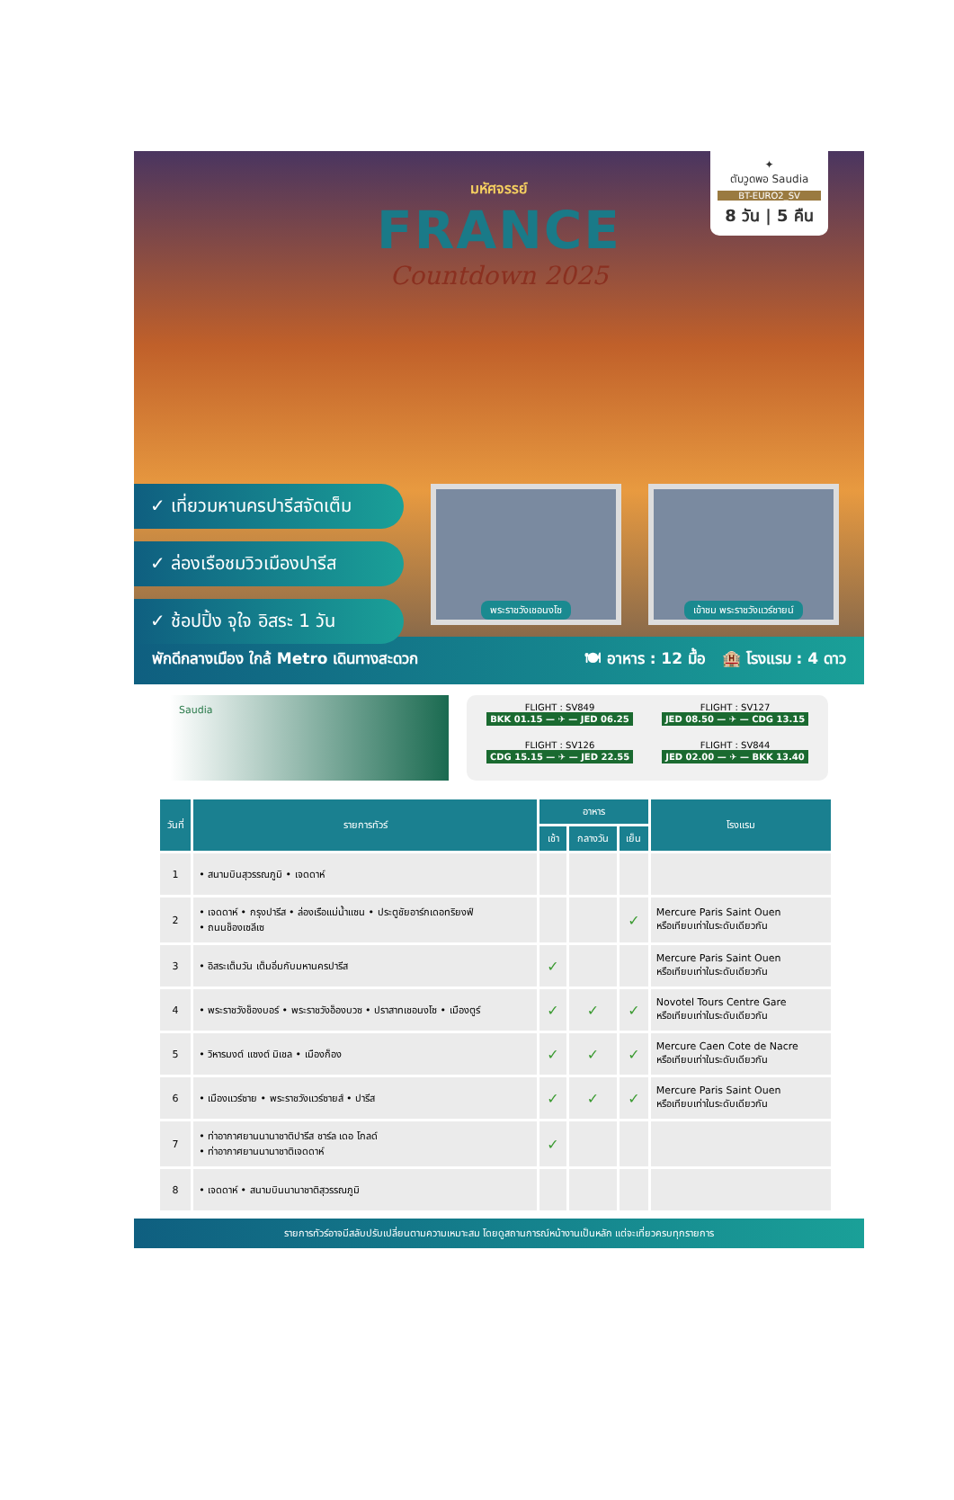มหัศจรรย์
FRANCE
Countdown 2025
✦
ตับวูดพอ Saudia
BT-EURO2_SV
8 วัน | 5 คืน
✓ เที่ยวมหานครปารีสจัดเต็ม
✓ ล่องเรือชมวิวเมืองปารีส
✓ ช้อปปิ้ง จุใจ อิสระ 1 วัน
พระราชวังเชอนงโซ เข้าชม พระราชวังแวร์ซายน์
พักดีกลางเมือง ใกล้ Metro เดินทางสะดวก 🍽 อาหาร : 12 มื้อ 🏨 โรงแรม : 4 ดาว
Saudia
FLIGHT : SV849
BKK 01.15 — ✈ — JED 06.25
FLIGHT : SV127
JED 08.50 — ✈ — CDG 13.15
FLIGHT : SV126
CDG 15.15 — ✈ — JED 22.55
FLIGHT : SV844
JED 02.00 — ✈ — BKK 13.40
| วันที่ | รายการทัวร์ | อาหาร | | | โรงแรม |
| --- | --- | --- | --- | --- | --- |
| | | เช้า | กลางวัน | เย็น | |
| 1 | • สนามบินสุวรรณภูมิ • เจดดาห์ | | | | |
| 2 | • เจดดาห์ • กรุงปารีส • ล่องเรือแม่น้ำแซน • ประตูชัยอาร์กเดอทริยงฟ์ • ถนนช็องเซลีเซ | | | ✓ | Mercure Paris Saint Ouen หรือเทียบเท่าในระดับเดียวกัน |
| 3 | • อิสระเต็มวัน เต็มอิ่มกับมหานครปารีส | ✓ | | | Mercure Paris Saint Ouen หรือเทียบเท่าในระดับเดียวกัน |
| 4 | • พระราชวังช็องบอร์ • พระราชวังอ็องบวซ • ปราสาทเชอนงโซ • เมืองตูร์ | ✓ | ✓ | ✓ | Novotel Tours Centre Gare หรือเทียบเท่าในระดับเดียวกัน |
| 5 | • วิหารมงต์ แซงต์ มิเชล • เมืองก็อง | ✓ | ✓ | ✓ | Mercure Caen Cote de Nacre หรือเทียบเท่าในระดับเดียวกัน |
| 6 | • เมืองแวร์ซาย • พระราชวังแวร์ซายส์ • ปารีส | ✓ | ✓ | ✓ | Mercure Paris Saint Ouen หรือเทียบเท่าในระดับเดียวกัน |
| 7 | • ท่าอากาศยานนานาชาติปารีส ชาร์ล เดอ โกลด์ • ท่าอากาศยานนานาชาติเจดดาห์ | ✓ | | | |
| 8 | • เจดดาห์ • สนามบินนานาชาติสุวรรณภูมิ | | | | |
รายการทัวร์อาจมีสลับปรับเปลี่ยนตามความเหมาะสม โดยดูสถานการณ์หน้างานเป็นหลัก แต่จะเที่ยวครบทุกรายการ